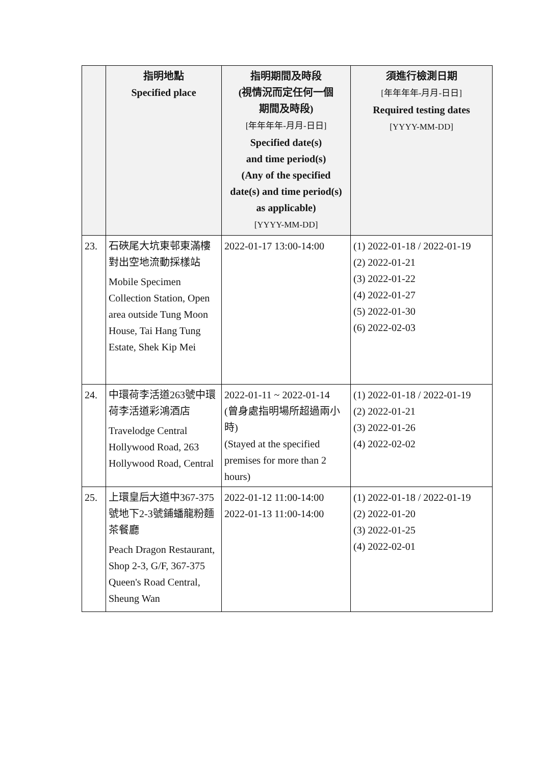| | 指明地點 Specified place | 指明期間及時段 (視情況而定任何一個 期間及時段) [年年年年-月月-日日] Specified date(s) and time period(s) (Any of the specified date(s) and time period(s) as applicable) [YYYY-MM-DD] | 須進行檢測日期 [年年年年-月月-日日] Required testing dates [YYYY-MM-DD] |
| --- | --- | --- | --- |
| 23. | 石硤尾大坑東邨東滿樓對出空地流動採樣站 Mobile Specimen Collection Station, Open area outside Tung Moon House, Tai Hang Tung Estate, Shek Kip Mei | 2022-01-17 13:00-14:00 | (1) 2022-01-18 / 2022-01-19 (2) 2022-01-21 (3) 2022-01-22 (4) 2022-01-27 (5) 2022-01-30 (6) 2022-02-03 |
| 24. | 中環荷李活道263號中環荷李活道彩鴻酒店 Travelodge Central Hollywood Road, 263 Hollywood Road, Central | 2022-01-11 ~ 2022-01-14 (曾身處指明場所超過兩小時) (Stayed at the specified premises for more than 2 hours) | (1) 2022-01-18 / 2022-01-19 (2) 2022-01-21 (3) 2022-01-26 (4) 2022-02-02 |
| 25. | 上環皇后大道中367-375號地下2-3號鋪蟠龍粉麵茶餐廳 Peach Dragon Restaurant, Shop 2-3, G/F, 367-375 Queen's Road Central, Sheung Wan | 2022-01-12 11:00-14:00 2022-01-13 11:00-14:00 | (1) 2022-01-18 / 2022-01-19 (2) 2022-01-20 (3) 2022-01-25 (4) 2022-02-01 |